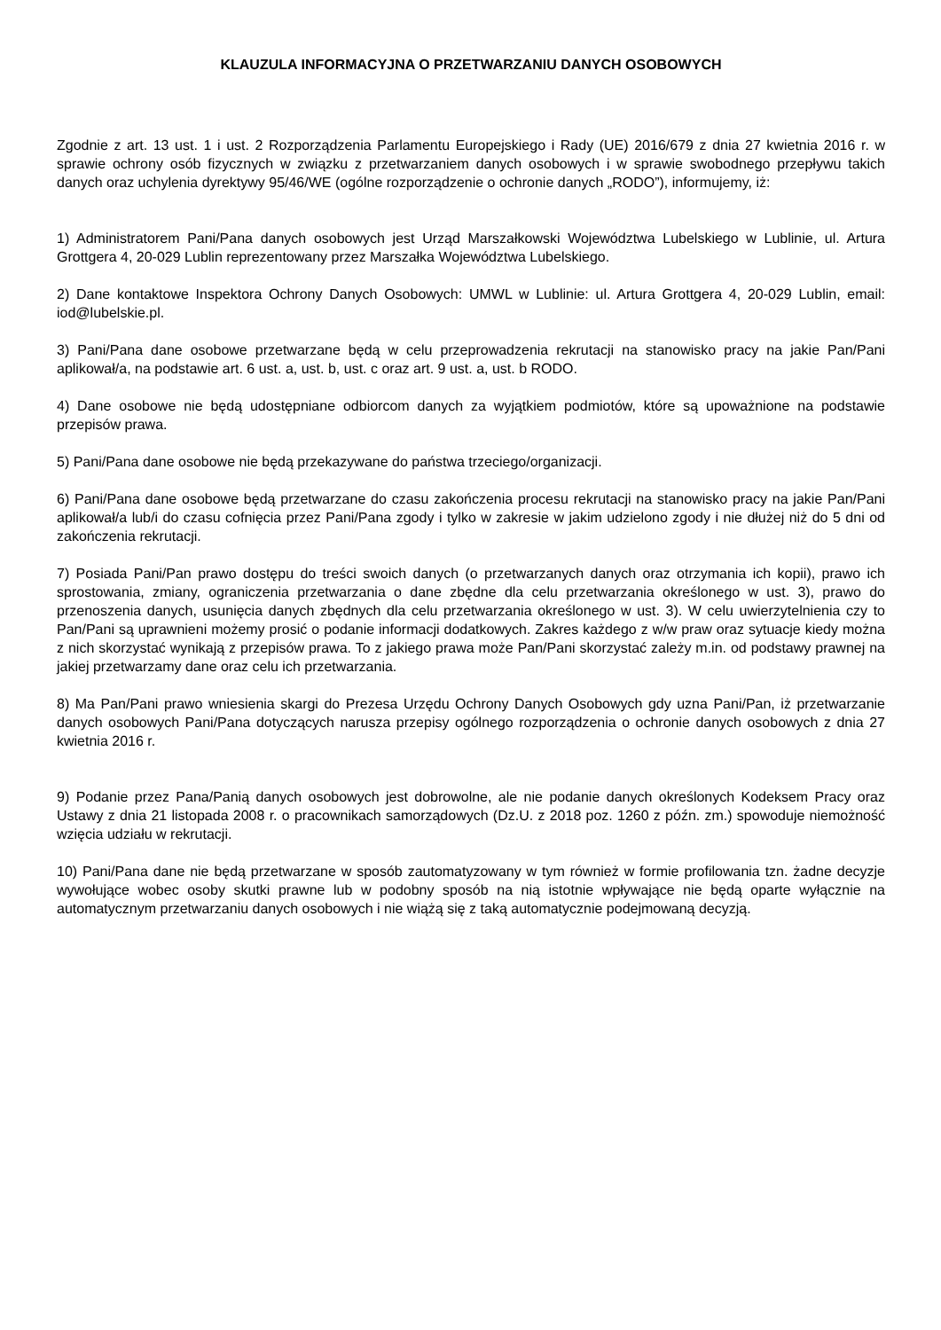KLAUZULA INFORMACYJNA O PRZETWARZANIU DANYCH OSOBOWYCH
Zgodnie z art. 13 ust. 1 i ust. 2 Rozporządzenia Parlamentu Europejskiego i Rady (UE) 2016/679 z dnia 27 kwietnia 2016 r. w sprawie ochrony osób fizycznych w związku z przetwarzaniem danych osobowych i w sprawie swobodnego przepływu takich danych oraz uchylenia dyrektywy 95/46/WE (ogólne rozporządzenie o ochronie danych „RODO”), informujemy, iż:
1) Administratorem Pani/Pana danych osobowych jest Urząd Marszałkowski Województwa Lubelskiego w Lublinie, ul. Artura Grottgera 4, 20-029 Lublin reprezentowany przez Marszałka Województwa Lubelskiego.
2) Dane kontaktowe Inspektora Ochrony Danych Osobowych: UMWL w Lublinie: ul. Artura Grottgera 4, 20-029 Lublin, email: iod@lubelskie.pl.
3) Pani/Pana dane osobowe przetwarzane będą w celu przeprowadzenia rekrutacji na stanowisko pracy na jakie Pan/Pani aplikował/a, na podstawie art. 6 ust. a, ust. b, ust. c oraz art. 9 ust. a, ust. b RODO.
4) Dane osobowe nie będą udostępniane odbiorcom danych za wyjątkiem podmiotów, które są upoważnione na podstawie przepisów prawa.
5) Pani/Pana dane osobowe nie będą przekazywane do państwa trzeciego/organizacji.
6) Pani/Pana dane osobowe będą przetwarzane do czasu zakończenia procesu rekrutacji na stanowisko pracy na jakie Pan/Pani aplikował/a lub/i do czasu cofnięcia przez Pani/Pana zgody i tylko w zakresie w jakim udzielono zgody i nie dłużej niż do 5 dni od zakończenia rekrutacji.
7) Posiada Pani/Pan prawo dostępu do treści swoich danych (o przetwarzanych danych oraz otrzymania ich kopii), prawo ich sprostowania, zmiany, ograniczenia przetwarzania o dane zbędne dla celu przetwarzania określonego w ust. 3), prawo do przenoszenia danych, usunięcia danych zbędnych dla celu przetwarzania określonego w ust. 3). W celu uwierzytelnienia czy to Pan/Pani są uprawnieni możemy prosić o podanie informacji dodatkowych. Zakres każdego z w/w praw oraz sytuacje kiedy można z nich skorzystać wynikają z przepisów prawa. To z jakiego prawa może Pan/Pani skorzystać zależy m.in. od podstawy prawnej na jakiej przetwarzamy dane oraz celu ich przetwarzania.
8) Ma Pan/Pani prawo wniesienia skargi do Prezesa Urzędu Ochrony Danych Osobowych gdy uzna Pani/Pan, iż przetwarzanie danych osobowych Pani/Pana dotyczących narusza przepisy ogólnego rozporządzenia o ochronie danych osobowych z dnia 27 kwietnia 2016 r.
9) Podanie przez Pana/Panią danych osobowych jest dobrowolne, ale nie podanie danych określonych Kodeksem Pracy oraz Ustawy z dnia 21 listopada 2008 r. o pracownikach samorządowych (Dz.U. z 2018 poz. 1260 z późn. zm.) spowoduje niemożność wzięcia udziału w rekrutacji.
10) Pani/Pana dane nie będą przetwarzane w sposób zautomatyzowany w tym również w formie profilowania tzn. żadne decyzje wywołujące wobec osoby skutki prawne lub w podobny sposób na nią istotnie wpływające nie będą oparte wyłącznie na automatycznym przetwarzaniu danych osobowych i nie wiążą się z taką automatycznie podejmowaną decyzją.